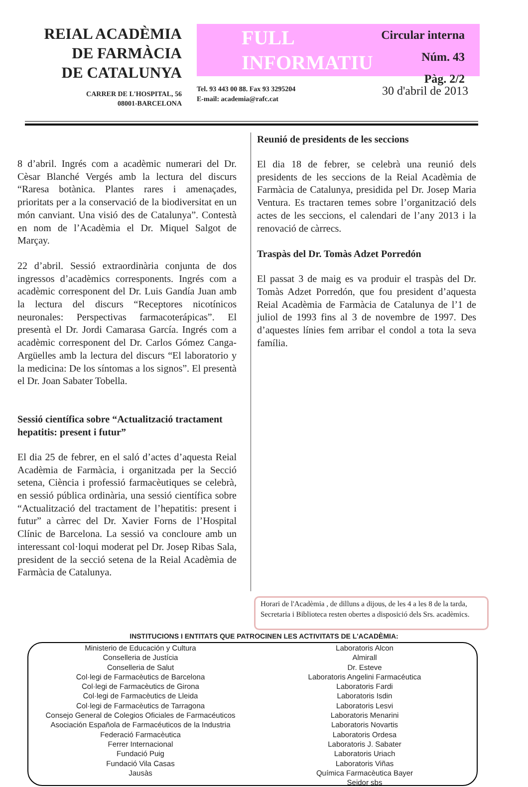REIAL ACADÈMIA
DE FARMÀCIA
DE CATALUNYA
CARRER DE L'HOSPITAL, 56
08001-BARCELONA
FULL
INFORMATIU
Circular interna
Núm. 43
Pàg. 2/2
Tel. 93 443 00 88. Fax 93 3295204
E-mail: academia@rafc.cat
30 d'abril de 2013
8 d’abril. Ingrés com a acadèmic numerari del Dr. Cèsar Blanché Vergés amb la lectura del discurs “Raresa botànica. Plantes rares i amenaçades, prioritats per a la conservació de la biodiversitat en un món canviant. Una visió des de Catalunya”. Contestà en nom de l’Acadèmia el Dr. Miquel Salgot de Marçay.
22 d’abril. Sessió extraordinària conjunta de dos ingressos d’acadèmics corresponents. Ingrés com a acadèmic corresponent del Dr. Luis Gandía Juan amb la lectura del discurs “Receptores nicotínicos neuronales: Perspectivas farmacoterápicas”. El presentà el Dr. Jordi Camarasa García. Ingrés com a acadèmic corresponent del Dr. Carlos Gómez Canga-Argüelles amb la lectura del discurs “El laboratorio y la medicina: De los síntomas a los signos”. El presentà el Dr. Joan Sabater Tobella.
Sessió científica sobre “Actualització tractament hepatitis: present i futur”
El dia 25 de febrer, en el saló d’actes d’aquesta Reial Acadèmia de Farmàcia, i organitzada per la Secció setena, Ciència i professió farmacèutiques se celebrà, en sessió pública ordinària, una sessió científica sobre “Actualització del tractament de l’hepatitis: present i futur” a càrrec del Dr. Xavier Forns de l’Hospital Clínic de Barcelona. La sessió va concloure amb un interessant col·loqui moderat pel Dr. Josep Ribas Sala, president de la secció setena de la Reial Acadèmia de Farmàcia de Catalunya.
Reunió de presidents de les seccions
El dia 18 de febrer, se celebrà una reunió dels presidents de les seccions de la Reial Acadèmia de Farmàcia de Catalunya, presidida pel Dr. Josep Maria Ventura. Es tractaren temes sobre l’organització dels actes de les seccions, el calendari de l’any 2013 i la renovació de càrrecs.
Traspàs del Dr. Tomàs Adzet Porredón
El passat 3 de maig es va produir el traspàs del Dr. Tomàs Adzet Porredón, que fou president d’aquesta Reial Acadèmia de Farmàcia de Catalunya de l’1 de juliol de 1993 fins al 3 de novembre de 1997. Des d’aquestes línies fem arribar el condol a tota la seva família.
Horari de l'Acadèmia , de dilluns a dijous, de les 4 a les 8 de la tarda, Secretaria i Biblioteca resten obertes a disposició dels Srs. acadèmics.
INSTITUCIONS I ENTITATS QUE PATROCINEN LES ACTIVITATS DE L'ACADÈMIA:
Ministerio de Educación y Cultura
Conselleria de Justícia
Conselleria de Salut
Col·legi de Farmacèutics de Barcelona
Col·legi de Farmacèutics de Girona
Col·legi de Farmacèutics de Lleida
Col·legi de Farmacèutics de Tarragona
Consejo General de Colegios Oficiales de Farmacéuticos
Asociación Española de Farmacéuticos de la Industria
Federació Farmacèutica
Ferrer Internacional
Fundació Puig
Fundació Vila Casas
Jausàs
Laboratoris Alcon
Almirall
Dr. Esteve
Laboratoris Angelini Farmacéutica
Laboratoris Fardi
Laboratoris Isdin
Laboratoris Lesvi
Laboratoris Menarini
Laboratoris Novartis
Laboratoris Ordesa
Laboratoris J. Sabater
Laboratoris Uriach
Laboratoris Viñas
Química Farmacèutica Bayer
Seidor sbs